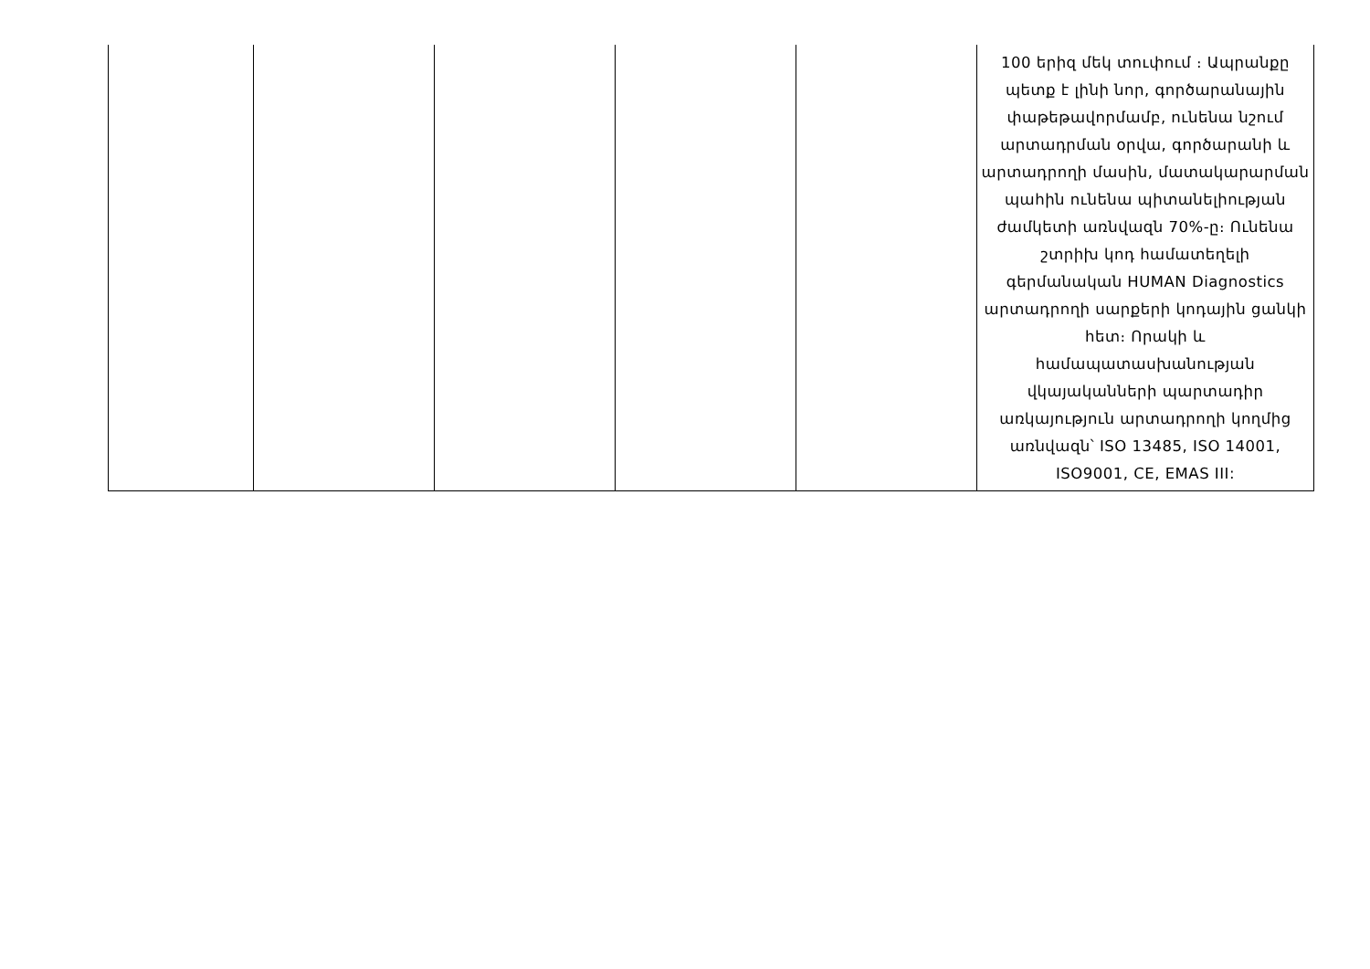| | | | | | 100 երիզ մեկ տուփում ։ Ապրանքը պետք է լինի նոր, գործարանային փաթեթավորմամբ, ունենա նշում արտադրման օրվա, գործարանի և արտադրողի մասին, մատակարարման պահին ունենա պիտանելիության ժամկետի առնվազն 70%-ը։ Ունենա շտրիխ կոդ համատեղելի գերմանական HUMAN Diagnostics արտադրողի սարքերի կոդային ցանկի հետ։ Որակի և համապատասխանության վկայականների պարտադիր առկայություն արտադրողի կողմից առնվազն՝ ISO 13485, ISO 14001, ISO9001, CE, EMAS III: |